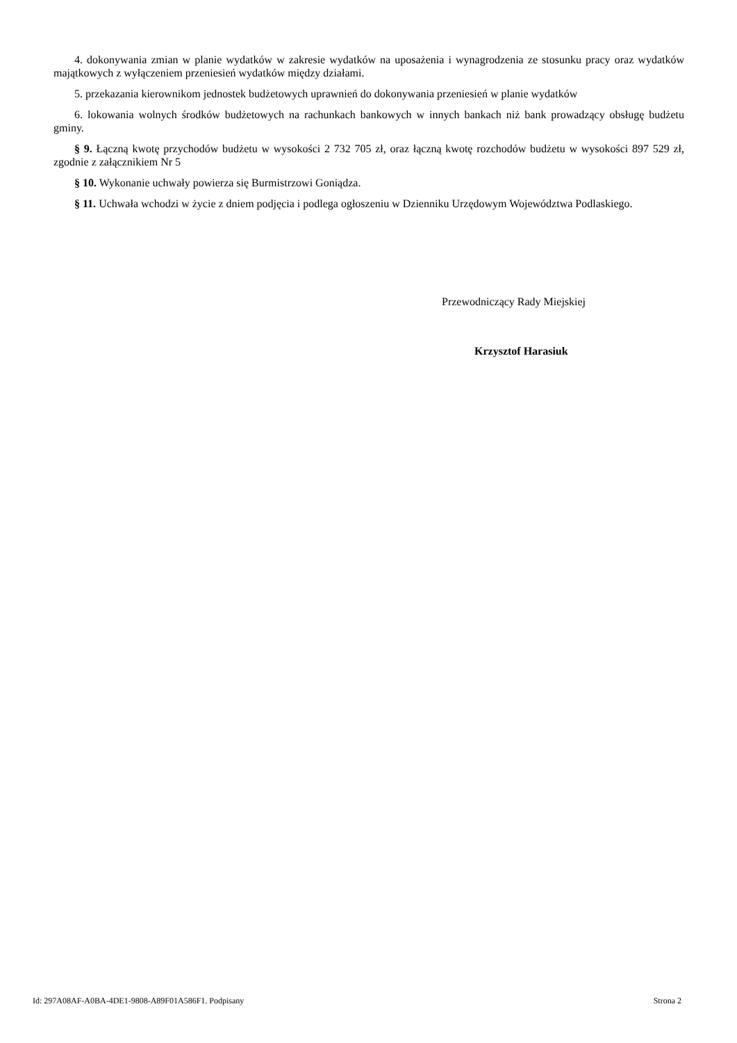4. dokonywania zmian w planie wydatków w zakresie wydatków na uposażenia i wynagrodzenia ze stosunku pracy oraz wydatków majątkowych z wyłączeniem przeniesień wydatków między działami.
5. przekazania kierownikom jednostek budżetowych uprawnień do dokonywania przeniesień w planie wydatków
6. lokowania wolnych środków budżetowych na rachunkach bankowych w innych bankach niż bank prowadzący obsługę budżetu gminy.
§ 9. Łączną kwotę przychodów budżetu w wysokości 2 732 705 zł, oraz łączną kwotę rozchodów budżetu w wysokości 897 529 zł, zgodnie z załącznikiem Nr 5
§ 10. Wykonanie uchwały powierza się Burmistrzowi Goniądza.
§ 11. Uchwała wchodzi w życie z dniem podjęcia i podlega ogłoszeniu w Dzienniku Urzędowym Województwa Podlaskiego.
Przewodniczący Rady Miejskiej
Krzysztof Harasiuk
Id: 297A08AF-A0BA-4DE1-9808-A89F01A586F1. Podpisany Strona 2